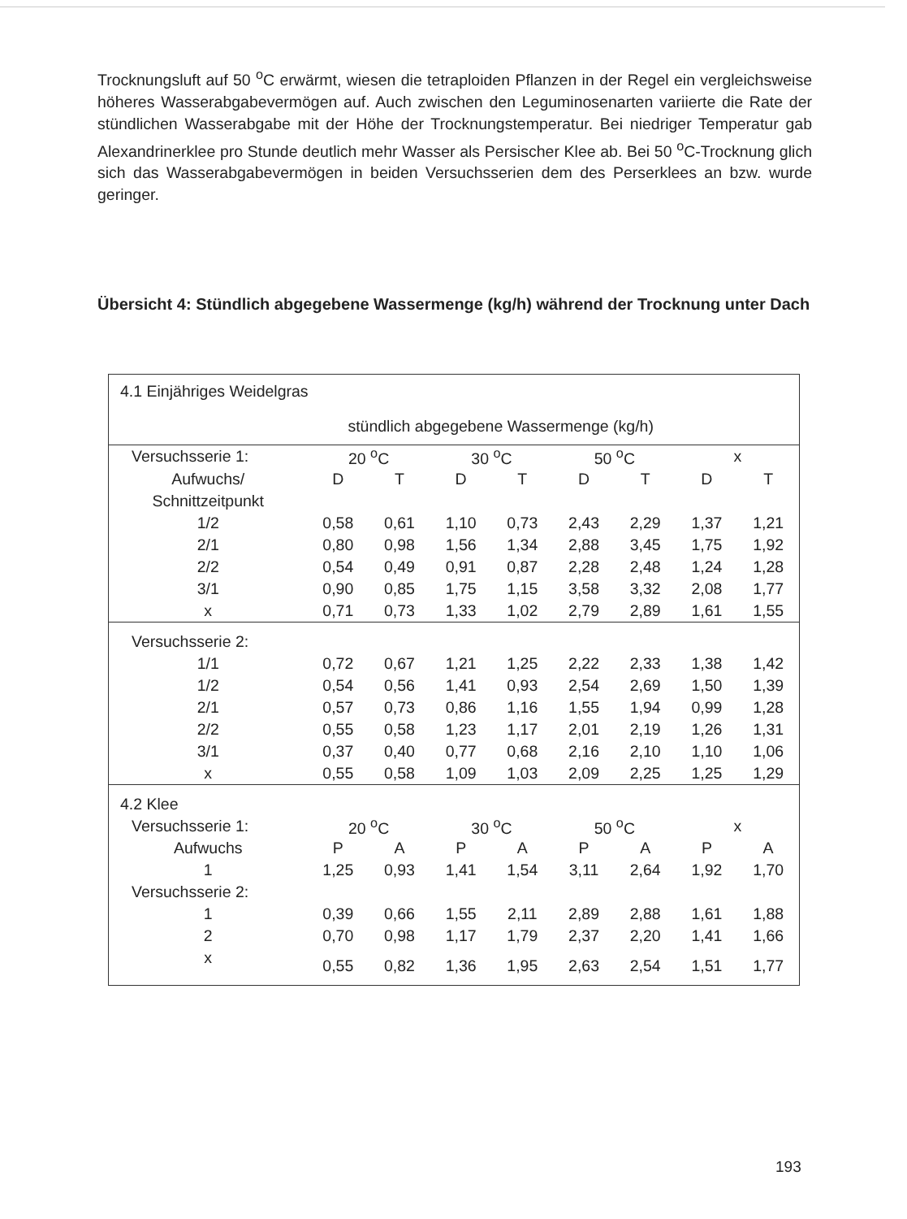Trocknungsluft auf 50 <sup>o</sup>C erwärmt, wiesen die tetraploiden Pflanzen in der Regel ein vergleichsweise höheres Wasserabgabevermögen auf. Auch zwischen den Leguminosenarten variierte die Rate der stündlichen Wasserabgabe mit der Höhe der Trocknungstemperatur. Bei niedriger Temperatur gab Alexandrinerklee pro Stunde deutlich mehr Wasser als Persischer Klee ab. Bei 50 <sup>o</sup>C-Trocknung glich sich das Wasserabgabevermögen in beiden Versuchsserien dem des Perserklees an bzw. wurde geringer.
Übersicht 4: Stündlich abgegebene Wassermenge (kg/h) während der Trocknung unter Dach
| 4.1 Einjähriges Weidelgras | | | | | | | | |
| | stündlich abgegebene Wassermenge (kg/h) | | | | | | | |
| Versuchsserie 1: | 20 <sup>o</sup>C | | 30 <sup>o</sup>C | | 50 <sup>o</sup>C | | x | |
| Aufwuchs/ | D | T | D | T | D | T | D | T |
| Schnittzeitpunkt | | | | | | | | |
| 1/2 | 0,58 | 0,61 | 1,10 | 0,73 | 2,43 | 2,29 | 1,37 | 1,21 |
| 2/1 | 0,80 | 0,98 | 1,56 | 1,34 | 2,88 | 3,45 | 1,75 | 1,92 |
| 2/2 | 0,54 | 0,49 | 0,91 | 0,87 | 2,28 | 2,48 | 1,24 | 1,28 |
| 3/1 | 0,90 | 0,85 | 1,75 | 1,15 | 3,58 | 3,32 | 2,08 | 1,77 |
| x | 0,71 | 0,73 | 1,33 | 1,02 | 2,79 | 2,89 | 1,61 | 1,55 |
| Versuchsserie 2: | | | | | | | | |
| 1/1 | 0,72 | 0,67 | 1,21 | 1,25 | 2,22 | 2,33 | 1,38 | 1,42 |
| 1/2 | 0,54 | 0,56 | 1,41 | 0,93 | 2,54 | 2,69 | 1,50 | 1,39 |
| 2/1 | 0,57 | 0,73 | 0,86 | 1,16 | 1,55 | 1,94 | 0,99 | 1,28 |
| 2/2 | 0,55 | 0,58 | 1,23 | 1,17 | 2,01 | 2,19 | 1,26 | 1,31 |
| 3/1 | 0,37 | 0,40 | 0,77 | 0,68 | 2,16 | 2,10 | 1,10 | 1,06 |
| x | 0,55 | 0,58 | 1,09 | 1,03 | 2,09 | 2,25 | 1,25 | 1,29 |
| 4.2 Klee | | | | | | | | |
| Versuchsserie 1: | 20 <sup>o</sup>C | | 30 <sup>o</sup>C | | 50 <sup>o</sup>C | | x | |
| Aufwuchs | P | A | P | A | P | A | P | A |
| 1 | 1,25 | 0,93 | 1,41 | 1,54 | 3,11 | 2,64 | 1,92 | 1,70 |
| Versuchsserie 2: | | | | | | | | |
| 1 | 0,39 | 0,66 | 1,55 | 2,11 | 2,89 | 2,88 | 1,61 | 1,88 |
| 2 | 0,70 | 0,98 | 1,17 | 1,79 | 2,37 | 2,20 | 1,41 | 1,66 |
| x | 0,55 | 0,82 | 1,36 | 1,95 | 2,63 | 2,54 | 1,51 | 1,77 |
193